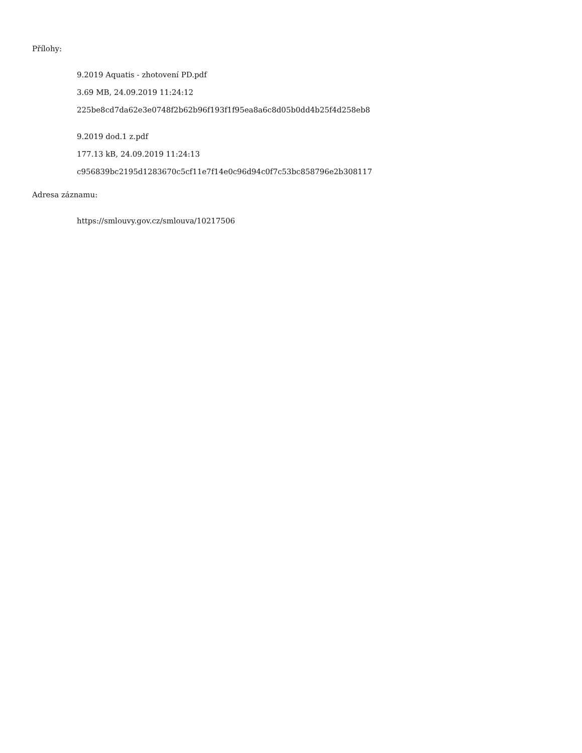Přílohy:
9.2019 Aquatis - zhotovení PD.pdf
3.69 MB, 24.09.2019 11:24:12
225be8cd7da62e3e0748f2b62b96f193f1f95ea8a6c8d05b0dd4b25f4d258eb8
9.2019 dod.1 z.pdf
177.13 kB, 24.09.2019 11:24:13
c956839bc2195d1283670c5cf11e7f14e0c96d94c0f7c53bc858796e2b308117
Adresa záznamu:
https://smlouvy.gov.cz/smlouva/10217506